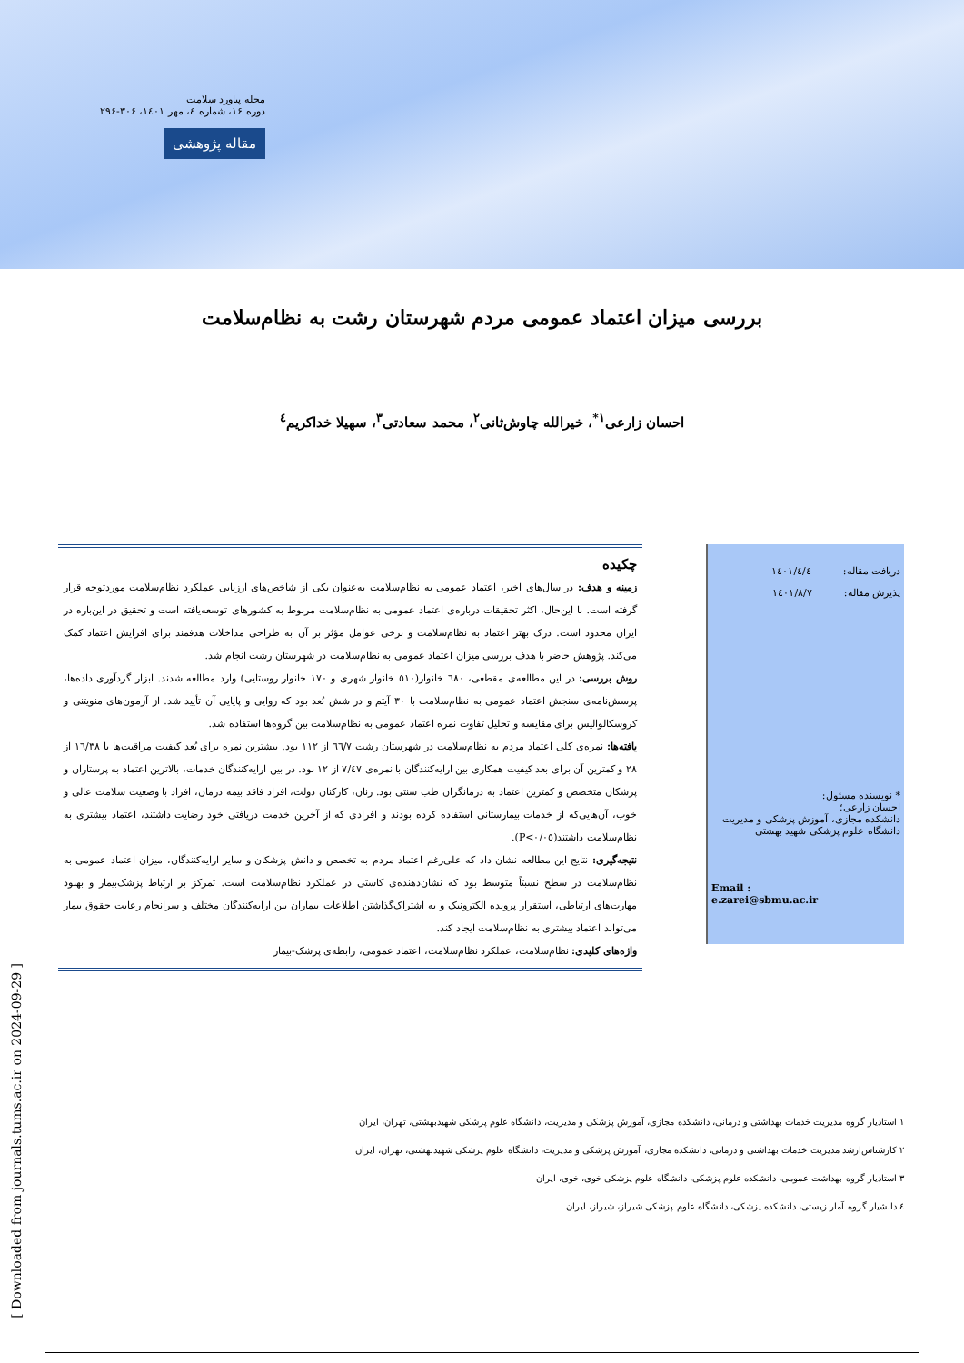مجله پیاورد سلامت
دوره ۱۶، شماره ٤، مهر ۱٤۰۱، ۳۰۶-۲۹۶
مقاله پژوهشی
بررسی میزان اعتماد عمومی مردم شهرستان رشت به نظام‌سلامت
احسان زارعی<sup>۱*</sup>، خیرالله چاوش‌ثانی<sup>۲</sup>، محمد سعادتی<sup>۳</sup>، سهیلا خداکریم<sup>٤</sup>
دریافت مقاله: ۱٤۰۱/٤/٤
پذیرش مقاله: ۱٤۰۱/۸/۷
* نویسنده مسئول:
احسان زارعی؛
دانشکده مجازی، آموزش پزشکی و مدیریت دانشگاه علوم پزشکی شهید بهشتی
Email :
e.zarei@sbmu.ac.ir
چکیده
زمینه و هدف: در سال‌های اخیر، اعتماد عمومی به نظام‌سلامت به‌عنوان یکی از شاخص‌های ارزیابی عملکرد نظام‌سلامت موردتوجه قرار گرفته است. با این‌حال، اکثر تحقیقات درباره‌ی اعتماد عمومی به نظام‌سلامت مربوط به کشورهای توسعه‌یافته است و تحقیق در این‌باره در ایران محدود است. درک بهتر اعتماد به نظام‌سلامت و برخی عوامل مؤثر بر آن به طراحی مداخلات هدفمند برای افزایش اعتماد کمک می‌کند. پژوهش حاضر با هدف بررسی میزان اعتماد عمومی به نظام‌سلامت در شهرستان رشت انجام شد.
روش بررسی: در این مطالعه‌ی مقطعی، ٦۸۰ خانوار(٥۱۰ خانوار شهری و ۱۷۰ خانوار روستایی) وارد مطالعه شدند. ابزار گردآوری داده‌ها، پرسش‌نامه‌ی سنجش اعتماد عمومی به نظام‌سلامت با ۳۰ آیتم و در شش بُعد بود که روایی و پایایی آن تأیید شد. از آزمون‌های منویتنی و کروسکالوالیس برای مقایسه و تحلیل تفاوت نمره اعتماد عمومی به نظام‌سلامت بین گروه‌ها استفاده شد.
یافته‌ها: نمره‌ی کلی اعتماد مردم به نظام‌سلامت در شهرستان رشت ٦٦/۷ از ۱۱۲ بود. بیشترین نمره برای بُعد کیفیت مراقبت‌ها با ۱٦/۳۸ از ۲۸ و کمترین آن برای بعد کیفیت همکاری بین ارایه‌کنندگان با نمره‌ی ۷/٤۷ از ۱۲ بود. در بین ارایه‌کنندگان خدمات، بالاترین اعتماد به پرستاران و پزشکان متخصص و کمترین اعتماد به درمانگران طب سنتی بود. زنان، کارکنان دولت، افراد فاقد بیمه درمان، افراد با وضعیت سلامت عالی و خوب، آن‌هایی‌که از خدمات بیمارستانی استفاده کرده بودند و افرادی که از آخرین خدمت دریافتی خود رضایت داشتند، اعتماد بیشتری به نظام‌سلامت داشتند(P<۰/۰٥).
نتیجه‌گیری: نتایج این مطالعه نشان داد که علی‌رغم اعتماد مردم به تخصص و دانش پزشکان و سایر ارایه‌کنندگان، میزان اعتماد عمومی به نظام‌سلامت در سطح نسبتاً متوسط بود که نشان‌دهنده‌ی کاستی در عملکرد نظام‌سلامت است. تمرکز بر ارتباط پزشک‌بیمار و بهبود مهارت‌های ارتباطی، استقرار پرونده الکترونیک و به اشتراک‌گذاشتن اطلاعات بیماران بین ارایه‌کنندگان مختلف و سرانجام رعایت حقوق بیمار می‌تواند اعتماد بیشتری به نظام‌سلامت ایجاد کند.
واژه‌های کلیدی: نظام‌سلامت، عملکرد نظام‌سلامت، اعتماد عمومی، رابطه‌ی پزشک-بیمار
۱ استادیار گروه مدیریت خدمات بهداشتی و درمانی، دانشکده مجازی، آموزش پزشکی و مدیریت، دانشگاه علوم پزشکی شهیدبهشتی، تهران، ایران
۲ کارشناس‌ارشد مدیریت خدمات بهداشتی و درمانی، دانشکده مجازی، آموزش پزشکی و مدیریت، دانشگاه علوم پزشکی شهیدبهشتی، تهران، ایران
۳ استادیار گروه بهداشت عمومی، دانشکده علوم پزشکی، دانشگاه علوم پزشکی خوی، خوی، ایران
٤ دانشیار گروه آمار زیستی، دانشکده پزشکی، دانشگاه علوم پزشکی شیراز، شیراز، ایران
[ Downloaded from journals.tums.ac.ir on 2024-09-29 ]